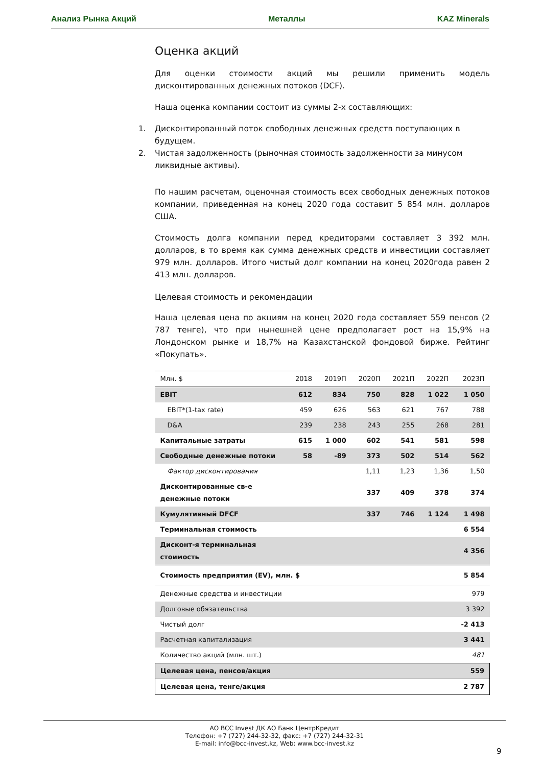Анализ Рынка Акций Металлы KAZ Minerals
Оценка акций
Для оценки стоимости акций мы решили применить модель дисконтированных денежных потоков (DCF).
Наша оценка компании состоит из суммы 2-х составляющих:
1. Дисконтированный поток свободных денежных средств поступающих в будущем.
2. Чистая задолженность (рыночная стоимость задолженности за минусом ликвидные активы).
По нашим расчетам, оценочная стоимость всех свободных денежных потоков компании, приведенная на конец 2020 года составит 5 854 млн. долларов США.
Стоимость долга компании перед кредиторами составляет 3 392 млн. долларов, в то время как сумма денежных средств и инвестиции составляет 979 млн. долларов. Итого чистый долг компании на конец 2020года равен 2 413 млн. долларов.
Целевая стоимость и рекомендации
Наша целевая цена по акциям на конец 2020 года составляет 559 пенсов (2 787 тенге), что при нынешней цене предполагает рост на 15,9% на Лондонском рынке и 18,7% на Казахстанской фондовой бирже. Рейтинг «Покупать».
| Млн. $ | 2018 | 2019П | 2020П | 2021П | 2022П | 2023П |
| --- | --- | --- | --- | --- | --- | --- |
| EBIT | 612 | 834 | 750 | 828 | 1 022 | 1 050 |
| EBIT*(1-tax rate) | 459 | 626 | 563 | 621 | 767 | 788 |
| D&A | 239 | 238 | 243 | 255 | 268 | 281 |
| Капитальные затраты | 615 | 1 000 | 602 | 541 | 581 | 598 |
| Свободные денежные потоки | 58 | -89 | 373 | 502 | 514 | 562 |
| Фактор дисконтирования | | | 1,11 | 1,23 | 1,36 | 1,50 |
| Дисконтированные св-е денежные потоки | | | 337 | 409 | 378 | 374 |
| Кумулятивный DFCF | | | 337 | 746 | 1 124 | 1 498 |
| Терминальная стоимость | | | | | | 6 554 |
| Дисконт-я терминальная стоимость | | | | | | 4 356 |
| Стоимость предприятия (EV), млн. $ | | | | | | 5 854 |
| Денежные средства и инвестиции | | | | | | 979 |
| Долговые обязательства | | | | | | 3 392 |
| Чистый долг | | | | | | -2 413 |
| Расчетная капитализация | | | | | | 3 441 |
| Количество акций (млн. шт.) | | | | | | 481 |
| Целевая цена, пенсов/акция | | | | | | 559 |
| Целевая цена, тенге/акция | | | | | | 2 787 |
АО BCC Invest ДК АО Банк ЦентрКредит
Телефон: +7 (727) 244-32-32, факс: +7 (727) 244-32-31
E-mail: info@bcc-invest.kz, Web: www.bcc-invest.kz
9